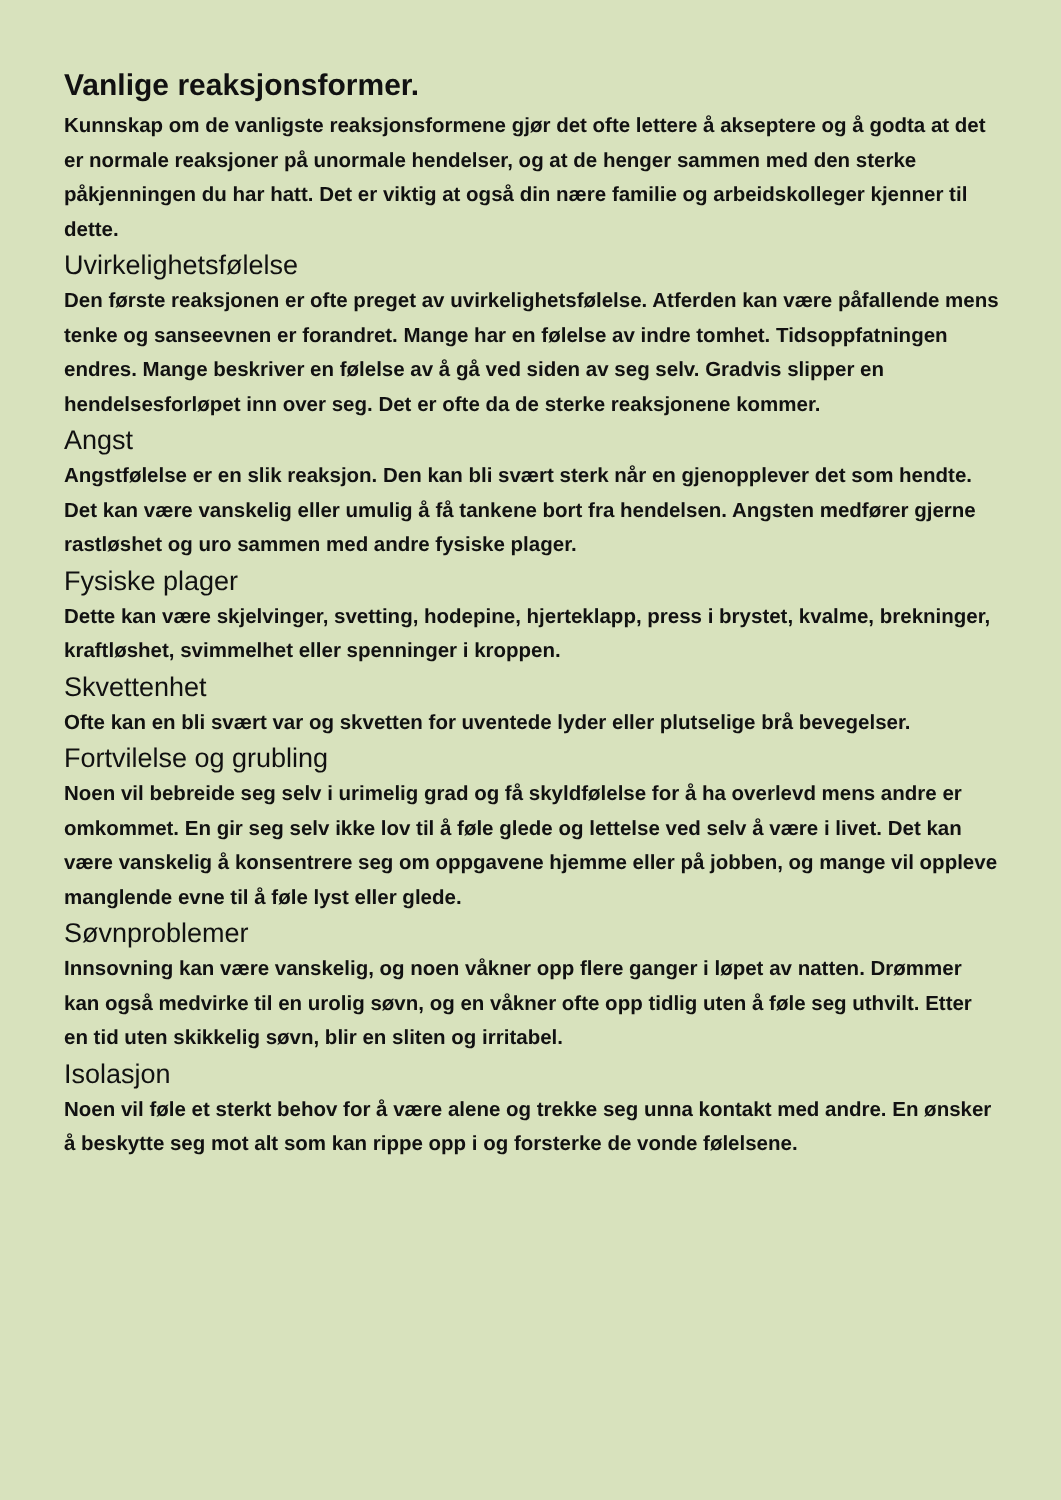Vanlige reaksjonsformer.
Kunnskap om de vanligste reaksjonsformene gjør det ofte lettere å akseptere og å godta at det er normale reaksjoner på unormale hendelser, og at de henger sammen med den sterke påkjenningen du har hatt. Det er viktig at også din nære familie og arbeidskolleger kjenner til dette.
Uvirkelighetsfølelse
Den første reaksjonen er ofte preget av uvirkelighetsfølelse. Atferden kan være påfallende mens tenke og sanseevnen er forandret. Mange har en følelse av indre tomhet. Tidsoppfatningen endres. Mange beskriver en følelse av å gå ved siden av seg selv. Gradvis slipper en hendelsesforløpet inn over seg. Det er ofte da de sterke reaksjonene kommer.
Angst
Angstfølelse er en slik reaksjon. Den kan bli svært sterk når en gjenopplever det som hendte. Det kan være vanskelig eller umulig å få tankene bort fra hendelsen. Angsten medfører gjerne rastløshet og uro sammen med andre fysiske plager.
Fysiske plager
Dette kan være skjelvinger, svetting, hodepine, hjerteklapp, press i brystet, kvalme, brekninger, kraftløshet, svimmelhet eller spenninger i kroppen.
Skvettenhet
Ofte kan en bli svært var og skvetten for uventede lyder eller plutselige brå bevegelser.
Fortvilelse og grubling
Noen vil bebreide seg selv i urimelig grad og få skyldfølelse for å ha overlevd mens andre er omkommet. En gir seg selv ikke lov til å føle glede og lettelse ved selv å være i livet. Det kan være vanskelig å konsentrere seg om oppgavene hjemme eller på jobben, og mange vil oppleve manglende evne til å føle lyst eller glede.
Søvnproblemer
Innsovning kan være vanskelig, og noen våkner opp flere ganger i løpet av natten. Drømmer kan også medvirke til en urolig søvn, og en våkner ofte opp tidlig uten å føle seg uthvilt. Etter en tid uten skikkelig søvn, blir en sliten og irritabel.
Isolasjon
Noen vil føle et sterkt behov for å være alene og trekke seg unna kontakt med andre. En ønsker å beskytte seg mot alt som kan rippe opp i og forsterke de vonde følelsene.